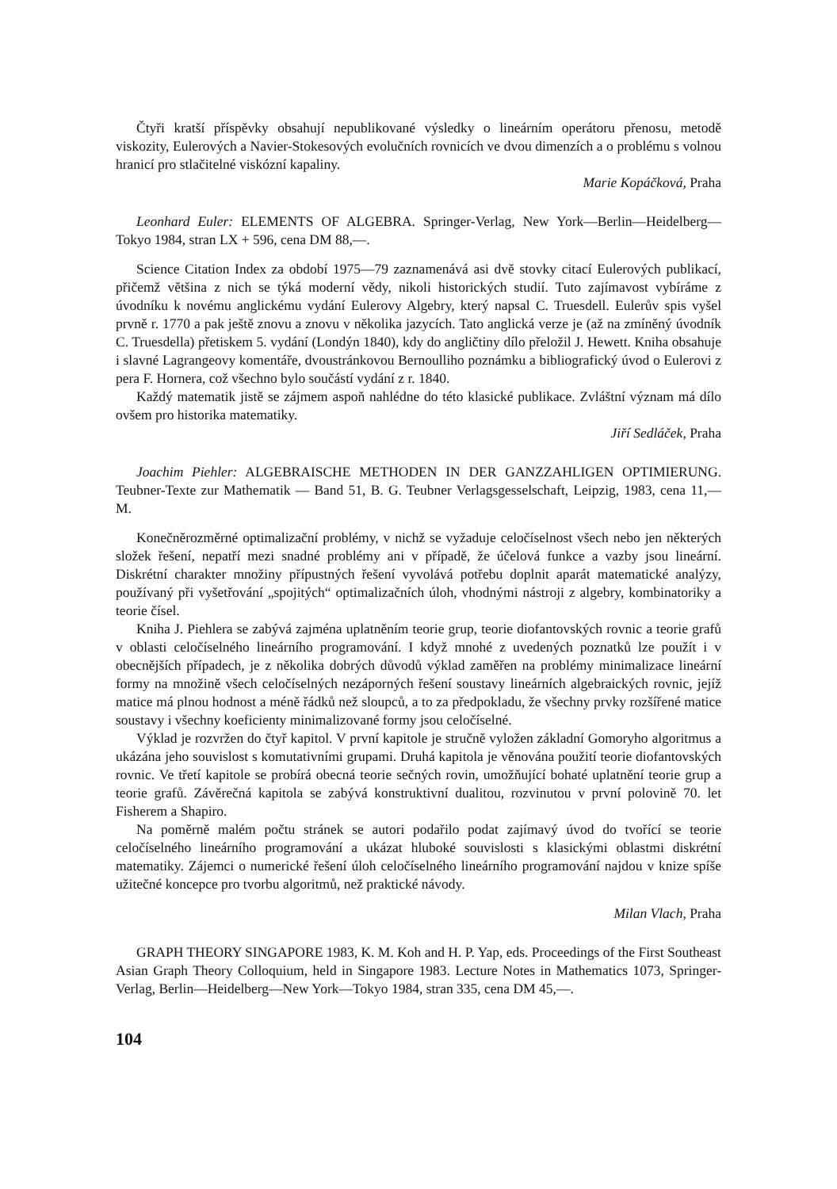Čtyři kratší příspěvky obsahují nepublikované výsledky o lineárním operátoru přenosu, metodě viskozity, Eulerových a Navier-Stokesových evolučních rovnicích ve dvou dimenzích a o problému s volnou hranicí pro stlačitelné viskózní kapaliny.
Marie Kopáčková, Praha
Leonhard Euler: ELEMENTS OF ALGEBRA. Springer-Verlag, New York—Berlin—Heidelberg—Tokyo 1984, stran LX + 596, cena DM 88,—.
Science Citation Index za období 1975—79 zaznamenává asi dvě stovky citací Eulerových publikací, přičemž většina z nich se týká moderní vědy, nikoli historických studií. Tuto zajímavost vybíráme z úvodníku k novému anglickému vydání Eulerovy Algebry, který napsal C. Truesdell. Eulerův spis vyšel prvně r. 1770 a pak ještě znovu a znovu v několika jazycích. Tato anglická verze je (až na zmíněný úvodník C. Truesdella) přetiskem 5. vydání (Londýn 1840), kdy do angličtiny dílo přeložil J. Hewett. Kniha obsahuje i slavné Lagrangeovy komentáře, dvoustránkovou Bernoulliho poznámku a bibliografický úvod o Eulerovi z pera F. Hornera, což všechno bylo součástí vydání z r. 1840.
Každý matematik jistě se zájmem aspoň nahlédne do této klasické publikace. Zvláštní význam má dílo ovšem pro historika matematiky.
Jiří Sedláček, Praha
Joachim Piehler: ALGEBRAISCHE METHODEN IN DER GANZZAHLIGEN OPTIMIERUNG. Teubner-Texte zur Mathematik — Band 51, B. G. Teubner Verlagsgesselschaft, Leipzig, 1983, cena 11,— M.
Konečněrozměrné optimalizační problémy, v nichž se vyžaduje celočíselnost všech nebo jen některých složek řešení, nepatří mezi snadné problémy ani v případě, že účelová funkce a vazby jsou lineární. Diskrétní charakter množiny přípustných řešení vyvolává potřebu doplnit aparát matematické analýzy, používaný při vyšetřování „spojitých“ optimalizačních úloh, vhodnými nástroji z algebry, kombinatoriky a teorie čísel.
Kniha J. Piehlera se zabývá zajména uplatněním teorie grup, teorie diofantovských rovnic a teorie grafů v oblasti celočíselného lineárního programování. I když mnohé z uvedených poznatků lze použít i v obecnějších případech, je z několika dobrých důvodů výklad zaměřen na problémy minimalizace lineární formy na množině všech celočíselných nezáporných řešení soustavy lineárních algebraických rovnic, jejíž matice má plnou hodnost a méně řádků než sloupců, a to za předpokladu, že všechny prvky rozšířené matice soustavy i všechny koeficienty minimalizované formy jsou celočíselné.
Výklad je rozvržen do čtyř kapitol. V první kapitole je stručně vyložen základní Gomoryho algoritmus a ukázána jeho souvislost s komutativními grupami. Druhá kapitola je věnována použití teorie diofantovských rovnic. Ve třetí kapitole se probírá obecná teorie sečných rovin, umožňující bohaté uplatnění teorie grup a teorie grafů. Závěrečná kapitola se zabývá konstruktivní dualitou, rozvinutou v první polovině 70. let Fisherem a Shapiro.
Na poměrně malém počtu stránek se autori podařilo podat zajímavý úvod do tvořící se teorie celočíselného lineárního programování a ukázat hluboké souvislosti s klasickými oblastmi diskrétní matematiky. Zájemci o numerické řešení úloh celočíselného lineárního programování najdou v knize spíše užitečné koncepce pro tvorbu algoritmů, než praktické návody.
Milan Vlach, Praha
GRAPH THEORY SINGAPORE 1983, K. M. Koh and H. P. Yap, eds. Proceedings of the First Southeast Asian Graph Theory Colloquium, held in Singapore 1983. Lecture Notes in Mathematics 1073, Springer-Verlag, Berlin—Heidelberg—New York—Tokyo 1984, stran 335, cena DM 45,—.
104